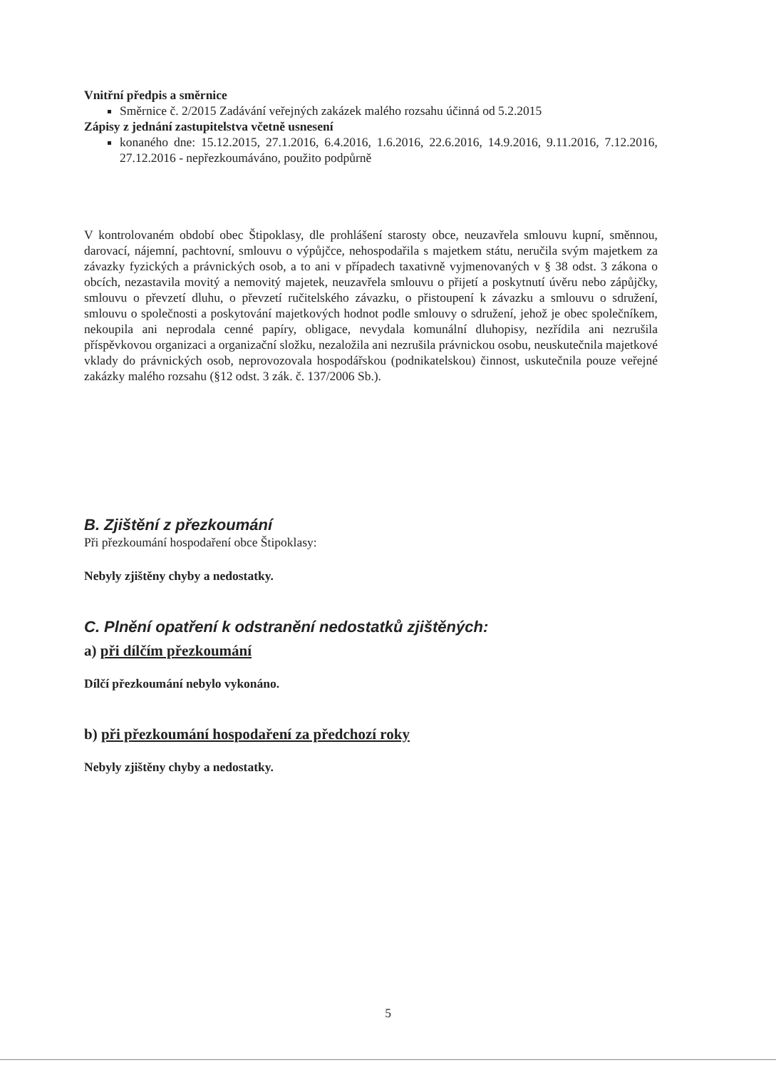Vnitřní předpis a směrnice
Směrnice č. 2/2015 Zadávání veřejných zakázek malého rozsahu účinná od 5.2.2015
Zápisy z jednání zastupitelstva včetně usnesení
konaného dne: 15.12.2015, 27.1.2016, 6.4.2016, 1.6.2016, 22.6.2016, 14.9.2016, 9.11.2016, 7.12.2016, 27.12.2016 - nepřezkoumáváno, použito podpůrně
V kontrolovaném období obec Štipoklasy, dle prohlášení starosty obce, neuzavřela smlouvu kupní, směnnou, darovací, nájemní, pachtovní, smlouvu o výpůjčce, nehospodařila s majetkem státu, neručila svým majetkem za závazky fyzických a právnických osob, a to ani v případech taxativně vyjmenovaných v § 38 odst. 3 zákona o obcích, nezastavila movitý a nemovitý majetek, neuzavřela smlouvu o přijetí a poskytnutí úvěru nebo zápůjčky, smlouvu o převzetí dluhu, o převzetí ručitelského závazku, o přistoupení k závazku a smlouvu o sdružení, smlouvu o společnosti a poskytování majetkových hodnot podle smlouvy o sdružení, jehož je obec společníkem, nekoupila ani neprodala cenné papíry, obligace, nevydala komunální dluhopisy, nezřídila ani nezrušila příspěvkovou organizaci a organizační složku, nezaložila ani nezrušila právnickou osobu, neuskutečnila majetkové vklady do právnických osob, neprovozovala hospodářskou (podnikatelskou) činnost, uskutečnila pouze veřejné zakázky malého rozsahu (§12 odst. 3 zák. č. 137/2006 Sb.).
B. Zjištění z přezkoumání
Při přezkoumání hospodaření obce Štipoklasy:
Nebyly zjištěny chyby a nedostatky.
C. Plnění opatření k odstranění nedostatků zjištěných:
a) při dílčím přezkoumání
Dílčí přezkoumání nebylo vykonáno.
b) při přezkoumání hospodaření za předchozí roky
Nebyly zjištěny chyby a nedostatky.
5